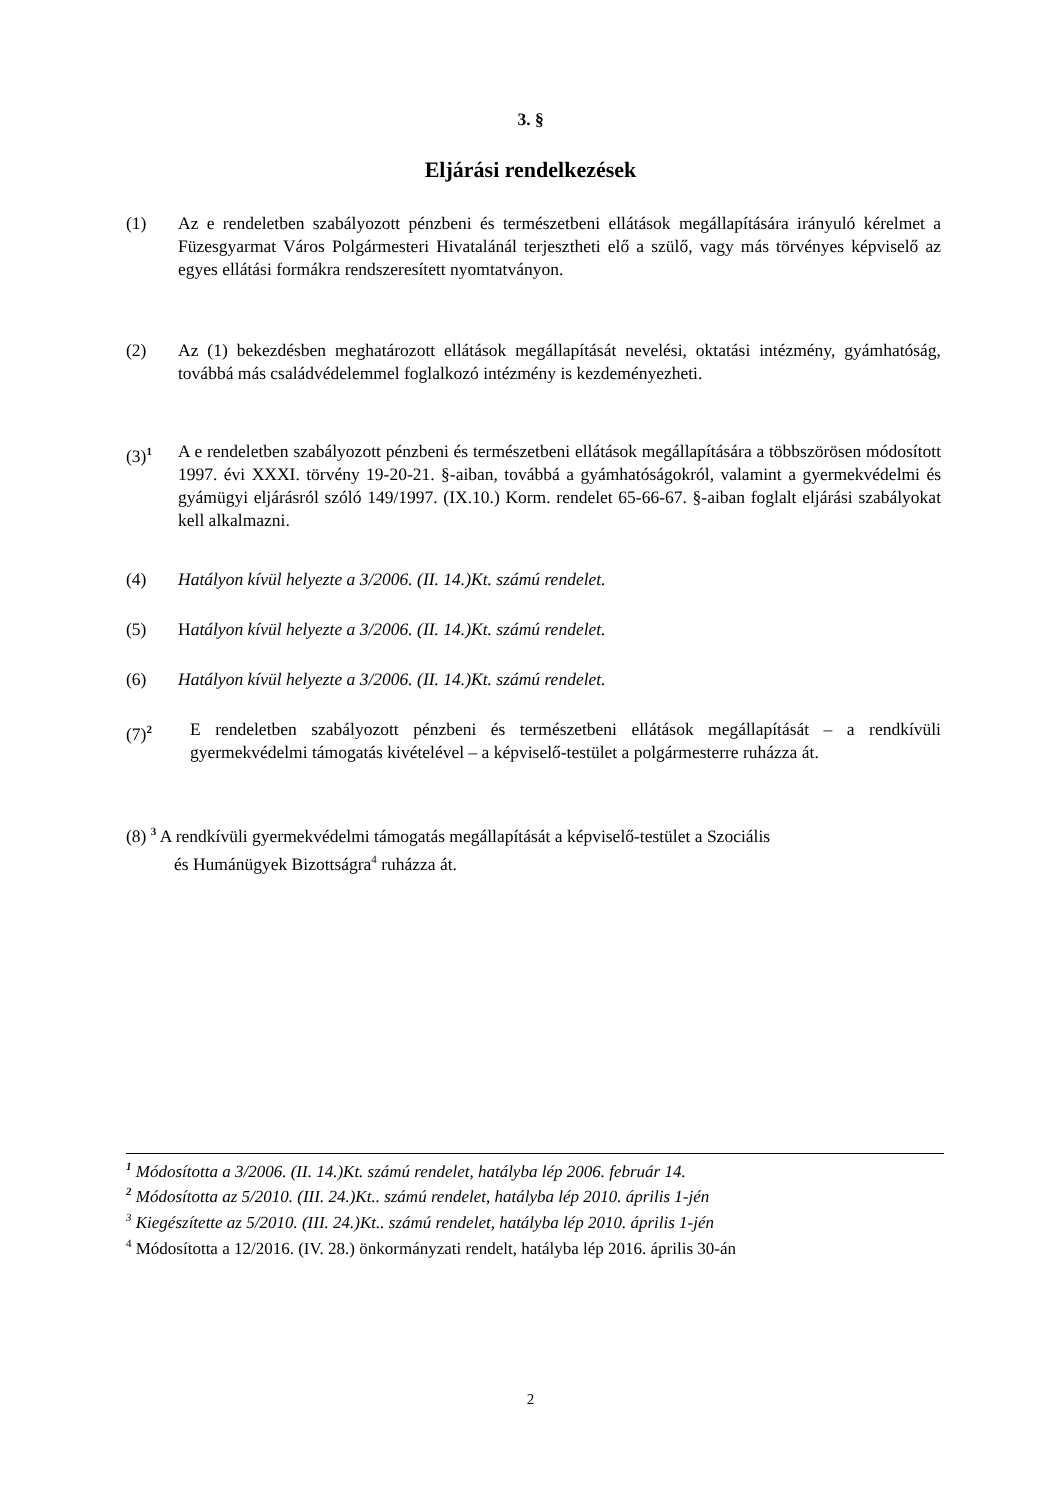3. §
Eljárási rendelkezések
(1) Az e rendeletben szabályozott pénzbeni és természetbeni ellátások megállapítására irányuló kérelmet a Füzesgyarmat Város Polgármesteri Hivatalánál terjesztheti elő a szülő, vagy más törvényes képviselő az egyes ellátási formákra rendszeresített nyomtatványon.
(2) Az (1) bekezdésben meghatározott ellátások megállapítását nevelési, oktatási intézmény, gyámhatóság, továbbá más családvédelemmel foglalkozó intézmény is kezdeményezheti.
(3)<sup>1</sup>
A e rendeletben szabályozott pénzbeni és természetbeni ellátások megállapítására a többszörösen módosított 1997. évi XXXI. törvény 19-20-21. §-aiban, továbbá a gyámhatóságokról, valamint a gyermekvédelmi és gyámügyi eljárásról szóló 149/1997. (IX.10.) Korm. rendelet 65-66-67. §-aiban foglalt eljárási szabályokat kell alkalmazni.
(4) Hatályon kívül helyezte a 3/2006. (II. 14.)Kt. számú rendelet.
(5) Hatályon kívül helyezte a 3/2006. (II. 14.)Kt. számú rendelet.
(6) Hatályon kívül helyezte a 3/2006. (II. 14.)Kt. számú rendelet.
(7)<sup>2</sup>
E rendeletben szabályozott pénzbeni és természetbeni ellátások megállapítását – a rendkívüli gyermekvédelmi támogatás kivételével – a képviselő-testület a polgármesterre ruházza át.
(8) <sup>3</sup> A rendkívüli gyermekvédelmi támogatás megállapítását a képviselő-testület a Szociális
és Humánügyek Bizottságra<sup>4</sup> ruházza át.
<sup>1</sup> Módosította a 3/2006. (II. 14.)Kt. számú rendelet, hatályba lép 2006. február 14.
<sup>2</sup> Módosította az 5/2010. (III. 24.)Kt.. számú rendelet, hatályba lép 2010. április 1-jén
<sup>3</sup> Kiegészítette az 5/2010. (III. 24.)Kt.. számú rendelet, hatályba lép 2010. április 1-jén
<sup>4</sup> Módosította a 12/2016. (IV. 28.) önkormányzati rendelt, hatályba lép 2016. április 30-án
2